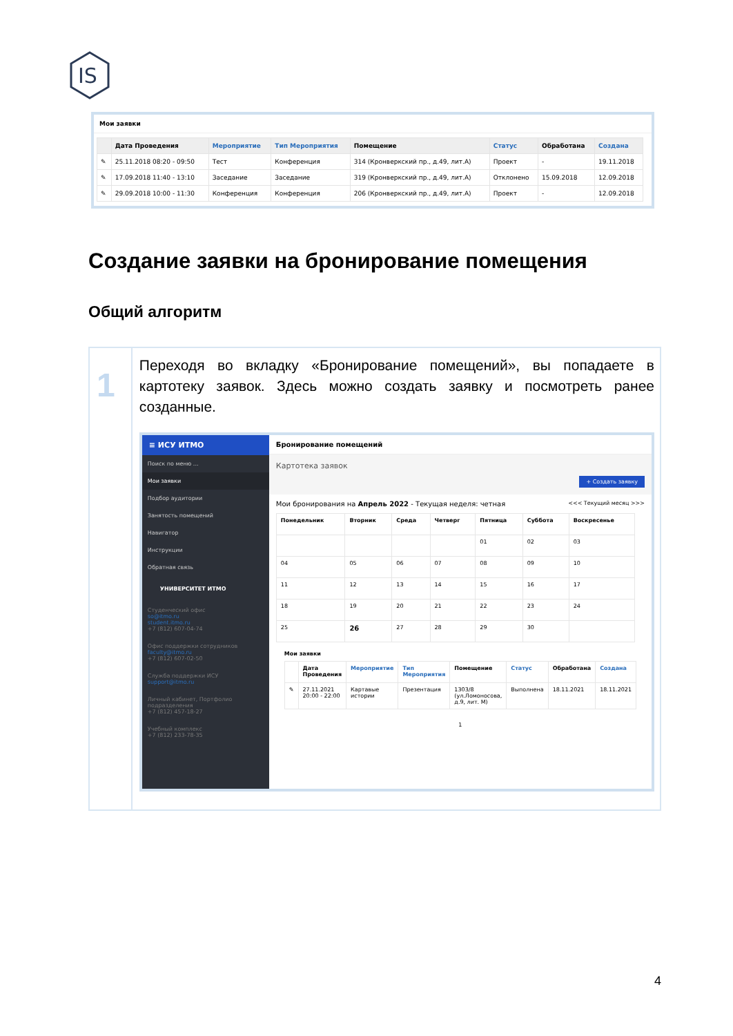IS
Мои заявки
| | Дата Проведения | Мероприятие | Тип Мероприятия | Помещение | Статус | Обработана | Создана |
| --- | --- | --- | --- | --- | --- | --- | --- |
| ✎ | 25.11.2018 08:20 - 09:50 | Тест | Конференция | 314 (Кронверкский пр., д.49, лит.А) | Проект | - | 19.11.2018 |
| ✎ | 17.09.2018 11:40 - 13:10 | Заседание | Заседание | 319 (Кронверкский пр., д.49, лит.А) | Отклонено | 15.09.2018 | 12.09.2018 |
| ✎ | 29.09.2018 10:00 - 11:30 | Конференция | Конференция | 206 (Кронверкский пр., д.49, лит.А) | Проект | - | 12.09.2018 |
Создание заявки на бронирование помещения
Общий алгоритм
1
Переходя во вкладку «Бронирование помещений», вы попадаете в картотеку заявок. Здесь можно создать заявку и посмотреть ранее созданные.
≡ ИСУ ИТМО
Поиск по меню ...
Мои заявки
Подбор аудитории
Занятость помещений
Навигатор
Инструкции
Обратная связь
УНИВЕРСИТЕТ ИТМО
Студенческий офис
so@itmo.ru
student.itmo.ru
+7 (812) 607-04-74
Офис поддержки сотрудников
faculty@itmo.ru
+7 (812) 607-02-50
Служба поддержки ИСУ
support@itmo.ru
Личный кабинет, Портфолио подразделения
+7 (812) 457-18-27
Учебный комплекс
+7 (812) 233-78-35
Бронирование помещений
Картотека заявок
+ Создать заявку
Мои бронирования на Апрель 2022 - Текущая неделя: четная <<< Текущий месяц >>>
| Понедельник | Вторник | Среда | Четверг | Пятница | Суббота | Воскресенье |
| --- | --- | --- | --- | --- | --- | --- |
| | | | | 01 | 02 | 03 |
| 04 | 05 | 06 | 07 | 08 | 09 | 10 |
| 11 | 12 | 13 | 14 | 15 | 16 | 17 |
| 18 | 19 | 20 | 21 | 22 | 23 | 24 |
| 25 | 26 | 27 | 28 | 29 | 30 | |
Мои заявки
| | Дата Проведения | Мероприятие | Тип Мероприятия | Помещение | Статус | Обработана | Создана |
| --- | --- | --- | --- | --- | --- | --- | --- |
| ✎ | 27.11.2021 20:00 - 22:00 | Картавые истории | Презентация | 1303/8 (ул.Ломоносова, д.9, лит. М) | Выполнена | 18.11.2021 | 18.11.2021 |
1
4